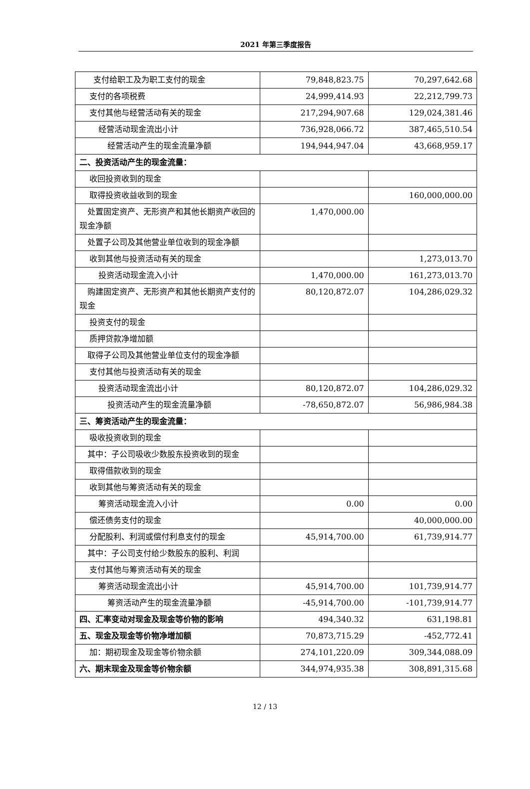2021 年第三季度报告
| 支付给职工及为职工支付的现金 | 79,848,823.75 | 70,297,642.68 |
| 支付的各项税费 | 24,999,414.93 | 22,212,799.73 |
| 支付其他与经营活动有关的现金 | 217,294,907.68 | 129,024,381.46 |
| 经营活动现金流出小计 | 736,928,066.72 | 387,465,510.54 |
| 经营活动产生的现金流量净额 | 194,944,947.04 | 43,668,959.17 |
| 二、投资活动产生的现金流量： | | |
| 收回投资收到的现金 | | |
| 取得投资收益收到的现金 | | 160,000,000.00 |
| 处置固定资产、无形资产和其他长期资产收回的现金净额 | 1,470,000.00 | |
| 处置子公司及其他营业单位收到的现金净额 | | |
| 收到其他与投资活动有关的现金 | | 1,273,013.70 |
| 投资活动现金流入小计 | 1,470,000.00 | 161,273,013.70 |
| 购建固定资产、无形资产和其他长期资产支付的现金 | 80,120,872.07 | 104,286,029.32 |
| 投资支付的现金 | | |
| 质押贷款净增加额 | | |
| 取得子公司及其他营业单位支付的现金净额 | | |
| 支付其他与投资活动有关的现金 | | |
| 投资活动现金流出小计 | 80,120,872.07 | 104,286,029.32 |
| 投资活动产生的现金流量净额 | -78,650,872.07 | 56,986,984.38 |
| 三、筹资活动产生的现金流量： | | |
| 吸收投资收到的现金 | | |
| 其中：子公司吸收少数股东投资收到的现金 | | |
| 取得借款收到的现金 | | |
| 收到其他与筹资活动有关的现金 | | |
| 筹资活动现金流入小计 | 0.00 | 0.00 |
| 偿还债务支付的现金 | | 40,000,000.00 |
| 分配股利、利润或偿付利息支付的现金 | 45,914,700.00 | 61,739,914.77 |
| 其中：子公司支付给少数股东的股利、利润 | | |
| 支付其他与筹资活动有关的现金 | | |
| 筹资活动现金流出小计 | 45,914,700.00 | 101,739,914.77 |
| 筹资活动产生的现金流量净额 | -45,914,700.00 | -101,739,914.77 |
| 四、汇率变动对现金及现金等价物的影响 | 494,340.32 | 631,198.81 |
| 五、现金及现金等价物净增加额 | 70,873,715.29 | -452,772.41 |
| 加：期初现金及现金等价物余额 | 274,101,220.09 | 309,344,088.09 |
| 六、期末现金及现金等价物余额 | 344,974,935.38 | 308,891,315.68 |
12 / 13